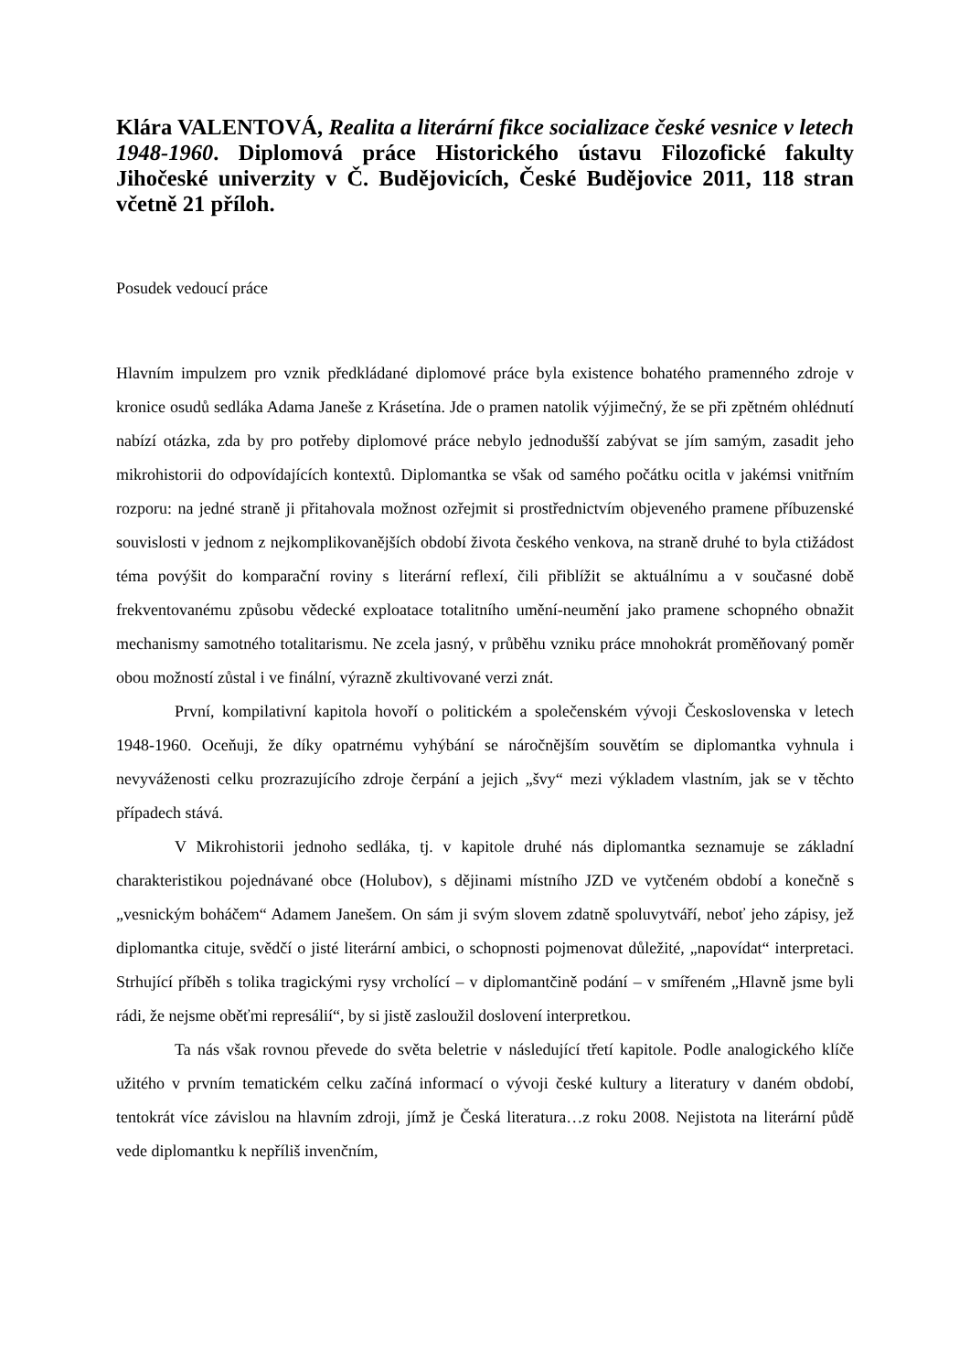Klára VALENTOVÁ, Realita a literární fikce socializace české vesnice v letech 1948-1960. Diplomová práce Historického ústavu Filozofické fakulty Jihočeské univerzity v Č. Budějovicích, České Budějovice 2011, 118 stran včetně 21 příloh.
Posudek vedoucí práce
Hlavním impulzem pro vznik předkládané diplomové práce byla existence bohatého pramenného zdroje v kronice osudů sedláka Adama Janeše z Krásetína. Jde o pramen natolik výjimečný, že se při zpětném ohlédnutí nabízí otázka, zda by pro potřeby diplomové práce nebylo jednodušší zabývat se jím samým, zasadit jeho mikrohistorii do odpovídajících kontextů. Diplomantka se však od samého počátku ocitla v jakémsi vnitřním rozporu: na jedné straně ji přitahovala možnost ozřejmit si prostřednictvím objeveného pramene příbuzenské souvislosti v jednom z nejkomplikovanějších období života českého venkova, na straně druhé to byla ctižádost téma povýšit do komparační roviny s literární reflexí, čili přiblížit se aktuálnímu a v současné době frekventovanému způsobu vědecké exploatace totalitního umění-neumění jako pramene schopného obnažit mechanismy samotného totalitarismu. Ne zcela jasný, v průběhu vzniku práce mnohokrát proměňovaný poměr obou možností zůstal i ve finální, výrazně zkultivované verzi znát.
První, kompilativní kapitola hovoří o politickém a společenském vývoji Československa v letech 1948-1960. Oceňuji, že díky opatrnému vyhýbání se náročnějším souvětím se diplomantka vyhnula i nevyváženosti celku prozrazujícího zdroje čerpání a jejich „švy“ mezi výkladem vlastním, jak se v těchto případech stává.
V Mikrohistorii jednoho sedláka, tj. v kapitole druhé nás diplomantka seznamuje se základní charakteristikou pojednávané obce (Holubov), s dějinami místního JZD ve vytčeném období a konečně s „vesnickým boháčem“ Adamem Janešem. On sám ji svým slovem zdatně spoluvytváří, neboť jeho zápisy, jež diplomantka cituje, svědčí o jisté literární ambici, o schopnosti pojmenovat důležité, „napovídat“ interpretaci. Strhující příběh s tolika tragickými rysy vrcholící – v diplomantčině podání – v smířeném „Hlavně jsme byli rádi, že nejsme oběťmi represálií“, by si jistě zasloužil doslovení interpretkou.
Ta nás však rovnou převede do světa beletrie v následující třetí kapitole. Podle analogického klíče užitého v prvním tematickém celku začíná informací o vývoji české kultury a literatury v daném období, tentokrát více závislou na hlavním zdroji, jímž je Česká literatura…z roku 2008. Nejistota na literární půdě vede diplomantku k nepříliš invenčním,